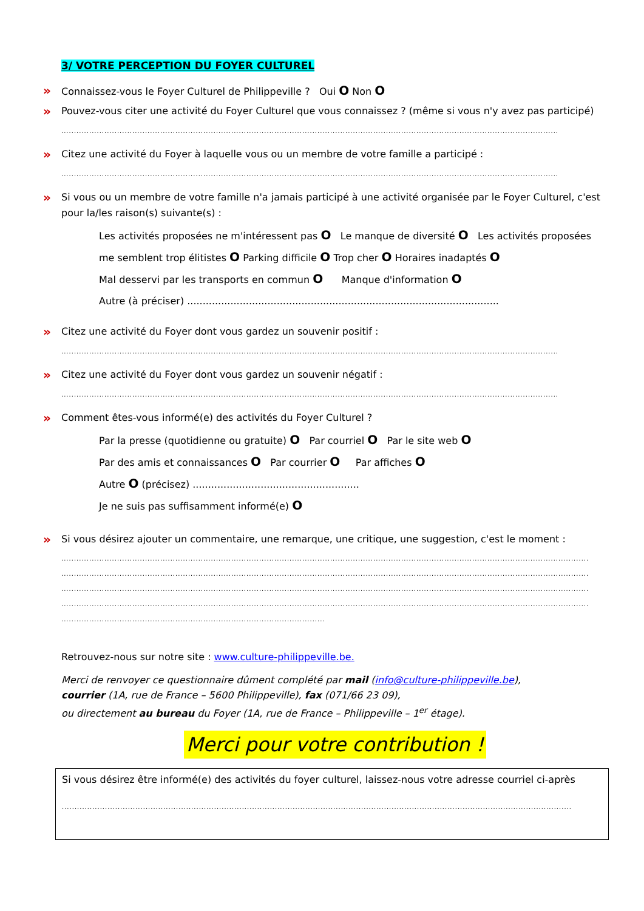3/ VOTRE PERCEPTION DU FOYER CULTUREL
» Connaissez-vous le Foyer Culturel de Philippeville ? Oui O Non O
» Pouvez-vous citer une activité du Foyer Culturel que vous connaissez ? (même si vous n'y avez pas participé)
....................................................................................................................................................................................................
» Citez une activité du Foyer à laquelle vous ou un membre de votre famille a participé :
....................................................................................................................................................................................................
» Si vous ou un membre de votre famille n'a jamais participé à une activité organisée par le Foyer Culturel, c'est pour la/les raison(s) suivante(s) :
Les activités proposées ne m'intéressent pas O Le manque de diversité O Les activités proposées me semblent trop élitistes O Parking difficile O Trop cher O Horaires inadaptés O
Mal desservi par les transports en commun O Manque d'information O
Autre (à préciser) .....................................................................................................
» Citez une activité du Foyer dont vous gardez un souvenir positif :
....................................................................................................................................................................................................
» Citez une activité du Foyer dont vous gardez un souvenir négatif :
....................................................................................................................................................................................................
» Comment êtes-vous informé(e) des activités du Foyer Culturel ?
Par la presse (quotidienne ou gratuite) O Par courriel O Par le site web O
Par des amis et connaissances O Par courrier O Par affiches O
Autre O (précisez) ......................................................
Je ne suis pas suffisamment informé(e) O
» Si vous désirez ajouter un commentaire, une remarque, une critique, une suggestion, c'est le moment :
................................................................................................................................................................................................................
................................................................................................................................................................................................................
................................................................................................................................................................................................................
................................................................................................................................................................................................................
........................................................................................................
Retrouvez-nous sur notre site : www.culture-philippeville.be.
Merci de renvoyer ce questionnaire dûment complété par mail (info@culture-philippeville.be),
courrier (1A, rue de France – 5600 Philippeville), fax (071/66 23 09),
ou directement au bureau du Foyer (1A, rue de France – Philippeville – 1<sup>er</sup> étage).
Merci pour votre contribution !
Si vous désirez être informé(e) des activités du foyer culturel, laissez-nous votre adresse courriel ci-après
.........................................................................................................................................................................................................